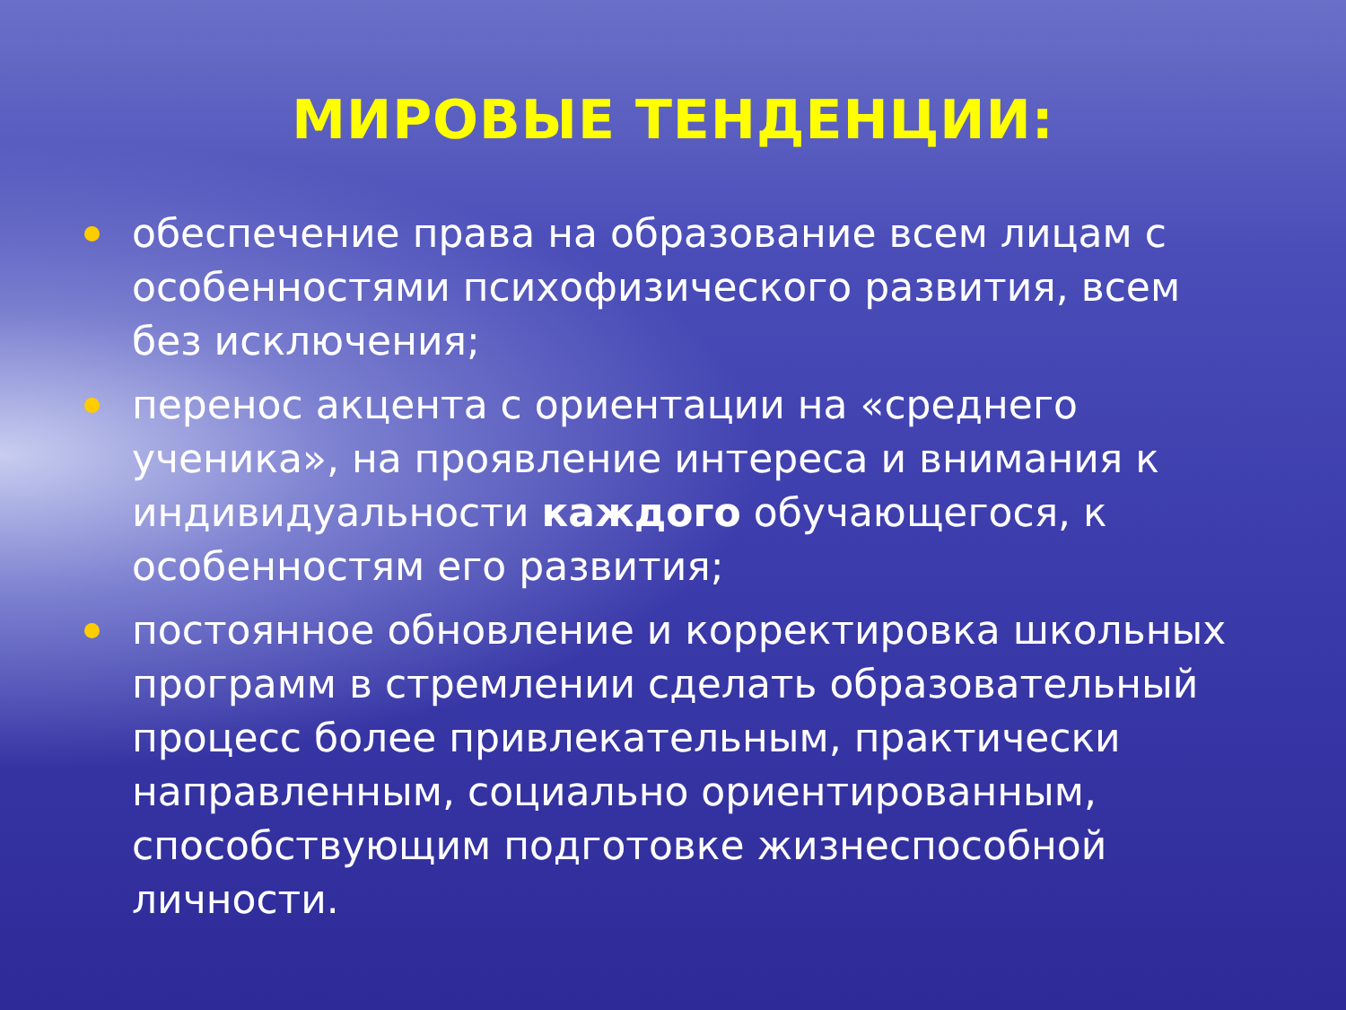МИРОВЫЕ ТЕНДЕНЦИИ:
обеспечение права на образование всем лицам с особенностями психофизического развития, всем без исключения;
перенос акцента с ориентации на «среднего ученика», на проявление интереса и внимания к индивидуальности каждого обучающегося, к особенностям его развития;
постоянное обновление и корректировка школьных программ в стремлении сделать образовательный процесс более привлекательным, практически направленным, социально ориентированным, способствующим подготовке жизнеспособной личности.